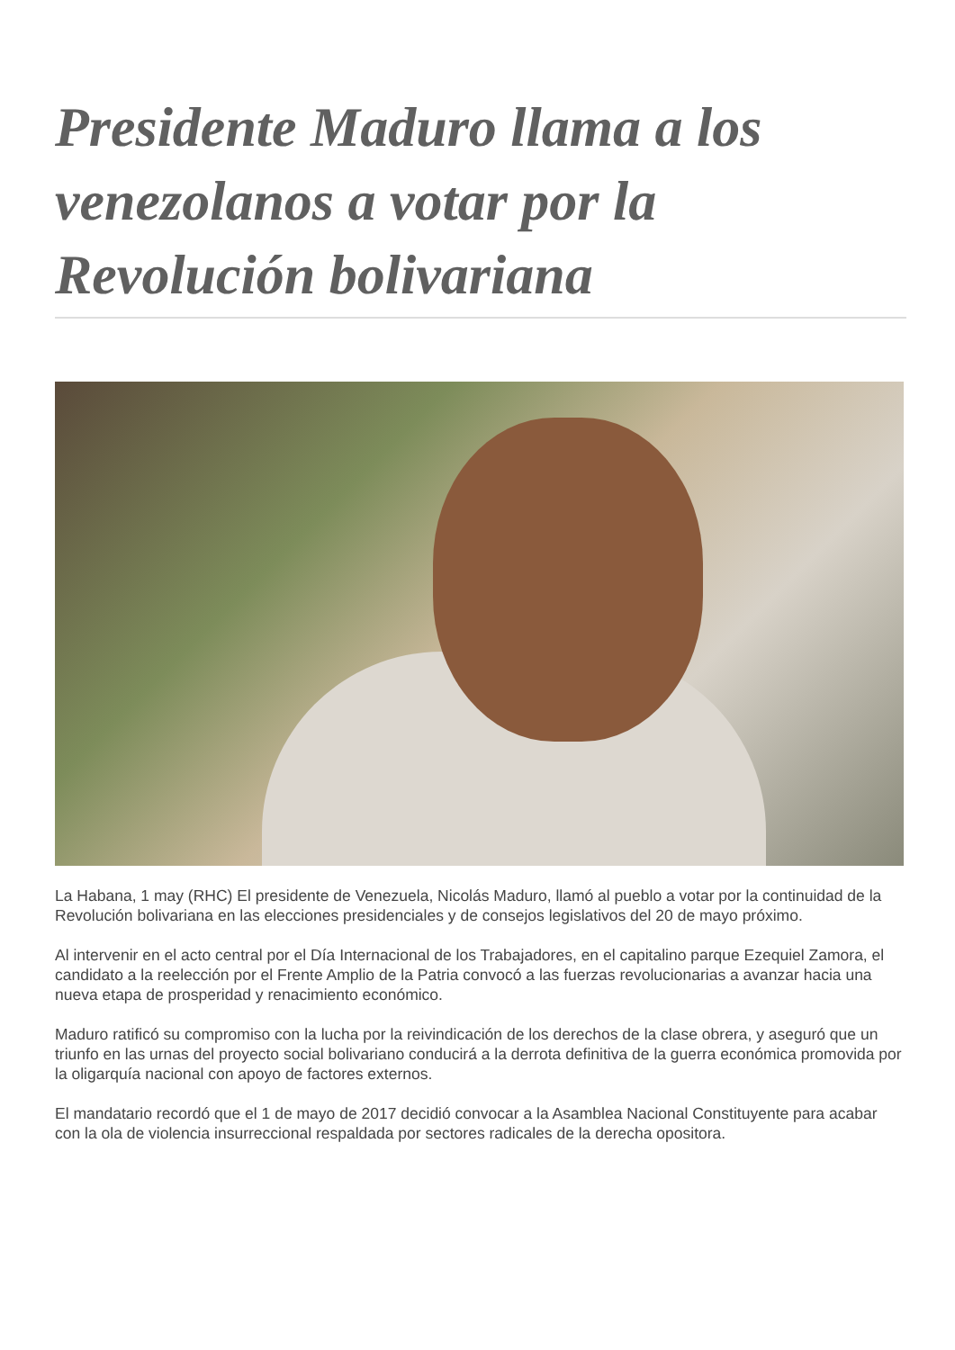Presidente Maduro llama a los venezolanos a votar por la Revolución bolivariana
La Habana, 1 may (RHC) El presidente de Venezuela, Nicolás Maduro, llamó al pueblo a votar por la continuidad de la Revolución bolivariana en las elecciones presidenciales y de consejos legislativos del 20 de mayo próximo.
Al intervenir en el acto central por el Día Internacional de los Trabajadores, en el capitalino parque Ezequiel Zamora, el candidato a la reelección por el Frente Amplio de la Patria convocó a las fuerzas revolucionarias a avanzar hacia una nueva etapa de prosperidad y renacimiento económico.
Maduro ratificó su compromiso con la lucha por la reivindicación de los derechos de la clase obrera, y aseguró que un triunfo en las urnas del proyecto social bolivariano conducirá a la derrota definitiva de la guerra económica promovida por la oligarquía nacional con apoyo de factores externos.
El mandatario recordó que el 1 de mayo de 2017 decidió convocar a la Asamblea Nacional Constituyente para acabar con la ola de violencia insurreccional respaldada por sectores radicales de la derecha opositora.